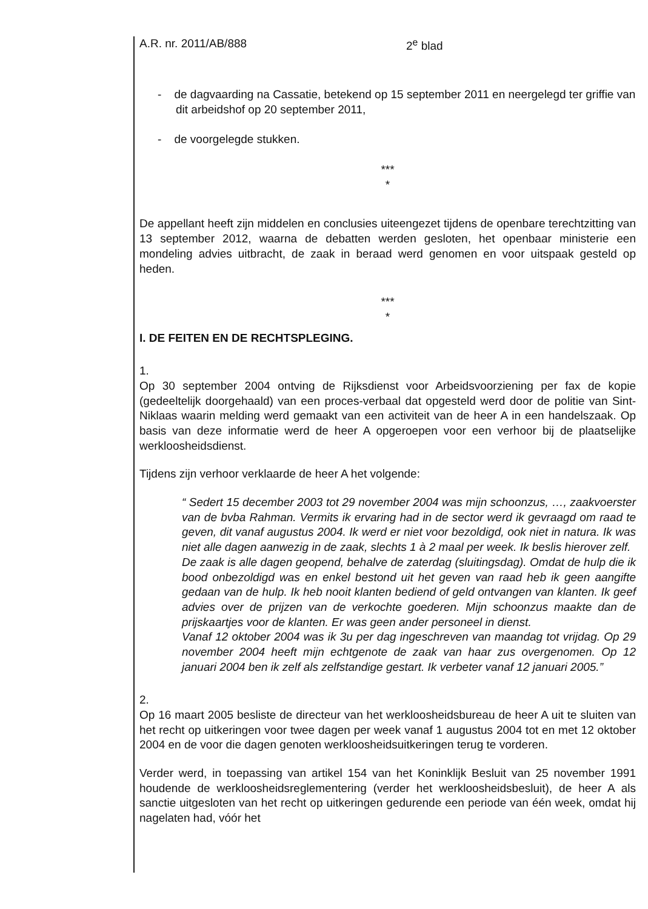A.R. nr. 2011/AB/888 2<sup>e</sup> blad
- de dagvaarding na Cassatie, betekend op 15 september 2011 en neergelegd ter griffie van dit arbeidshof op 20 september 2011,
- de voorgelegde stukken.
***
*
De appellant heeft zijn middelen en conclusies uiteengezet tijdens de openbare terechtzitting van 13 september 2012, waarna de debatten werden gesloten, het openbaar ministerie een mondeling advies uitbracht, de zaak in beraad werd genomen en voor uitspaak gesteld op heden.
***
*
I. DE FEITEN EN DE RECHTSPLEGING.
1.
Op 30 september 2004 ontving de Rijksdienst voor Arbeidsvoorziening per fax de kopie (gedeeltelijk doorgehaald) van een proces-verbaal dat opgesteld werd door de politie van Sint-Niklaas waarin melding werd gemaakt van een activiteit van de heer A in een handelszaak. Op basis van deze informatie werd de heer A opgeroepen voor een verhoor bij de plaatselijke werkloosheidsdienst.
Tijdens zijn verhoor verklaarde de heer A het volgende:
“ Sedert 15 december 2003 tot 29 november 2004 was mijn schoonzus, …, zaakvoerster van de bvba Rahman. Vermits ik ervaring had in de sector werd ik gevraagd om raad te geven, dit vanaf augustus 2004. Ik werd er niet voor bezoldigd, ook niet in natura. Ik was niet alle dagen aanwezig in de zaak, slechts 1 à 2 maal per week. Ik beslis hierover zelf.
De zaak is alle dagen geopend, behalve de zaterdag (sluitingsdag). Omdat de hulp die ik bood onbezoldigd was en enkel bestond uit het geven van raad heb ik geen aangifte gedaan van de hulp. Ik heb nooit klanten bediend of geld ontvangen van klanten. Ik geef advies over de prijzen van de verkochte goederen. Mijn schoonzus maakte dan de prijskaartjes voor de klanten. Er was geen ander personeel in dienst.
Vanaf 12 oktober 2004 was ik 3u per dag ingeschreven van maandag tot vrijdag. Op 29 november 2004 heeft mijn echtgenote de zaak van haar zus overgenomen. Op 12 januari 2004 ben ik zelf als zelfstandige gestart. Ik verbeter vanaf 12 januari 2005.”
2.
Op 16 maart 2005 besliste de directeur van het werkloosheidsbureau de heer A uit te sluiten van het recht op uitkeringen voor twee dagen per week vanaf 1 augustus 2004 tot en met 12 oktober 2004 en de voor die dagen genoten werkloosheidsuitkeringen terug te vorderen.
Verder werd, in toepassing van artikel 154 van het Koninklijk Besluit van 25 november 1991 houdende de werkloosheidsreglementering (verder het werkloosheidsbesluit), de heer A als sanctie uitgesloten van het recht op uitkeringen gedurende een periode van één week, omdat hij nagelaten had, vóór het